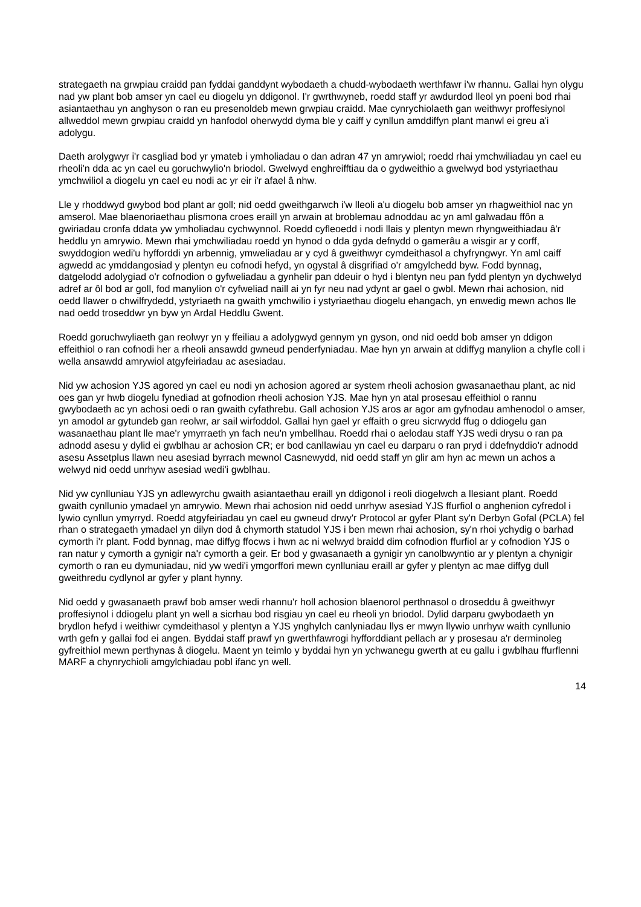strategaeth na grwpiau craidd pan fyddai ganddynt wybodaeth a chudd-wybodaeth werthfawr i'w rhannu. Gallai hyn olygu nad yw plant bob amser yn cael eu diogelu yn ddigonol. I'r gwrthwyneb, roedd staff yr awdurdod lleol yn poeni bod rhai asiantaethau yn anghyson o ran eu presenoldeb mewn grwpiau craidd. Mae cynrychiolaeth gan weithwyr proffesiynol allweddol mewn grwpiau craidd yn hanfodol oherwydd dyma ble y caiff y cynllun amddiffyn plant manwl ei greu a'i adolygu.
Daeth arolygwyr i'r casgliad bod yr ymateb i ymholiadau o dan adran 47 yn amrywiol; roedd rhai ymchwiliadau yn cael eu rheoli'n dda ac yn cael eu goruchwylio'n briodol. Gwelwyd enghreifftiau da o gydweithio a gwelwyd bod ystyriaethau ymchwiliol a diogelu yn cael eu nodi ac yr eir i'r afael â nhw.
Lle y rhoddwyd gwybod bod plant ar goll; nid oedd gweithgarwch i'w lleoli a'u diogelu bob amser yn rhagweithiol nac yn amserol. Mae blaenoriaethau plismona croes eraill yn arwain at broblemau adnoddau ac yn aml galwadau ffôn a gwiriadau cronfa ddata yw ymholiadau cychwynnol. Roedd cyfleoedd i nodi llais y plentyn mewn rhyngweithiadau â'r heddlu yn amrywio. Mewn rhai ymchwiliadau roedd yn hynod o dda gyda defnydd o gamerâu a wisgir ar y corff, swyddogion wedi'u hyfforddi yn arbennig, ymweliadau ar y cyd â gweithwyr cymdeithasol a chyfryngwyr. Yn aml caiff agwedd ac ymddangosiad y plentyn eu cofnodi hefyd, yn ogystal â disgrifiad o'r amgylchedd byw. Fodd bynnag, datgelodd adolygiad o'r cofnodion o gyfweliadau a gynhelir pan ddeuir o hyd i blentyn neu pan fydd plentyn yn dychwelyd adref ar ôl bod ar goll, fod manylion o'r cyfweliad naill ai yn fyr neu nad ydynt ar gael o gwbl. Mewn rhai achosion, nid oedd llawer o chwilfrydedd, ystyriaeth na gwaith ymchwilio i ystyriaethau diogelu ehangach, yn enwedig mewn achos lle nad oedd troseddwr yn byw yn Ardal Heddlu Gwent.
Roedd goruchwyliaeth gan reolwyr yn y ffeiliau a adolygwyd gennym yn gyson, ond nid oedd bob amser yn ddigon effeithiol o ran cofnodi her a rheoli ansawdd gwneud penderfyniadau. Mae hyn yn arwain at ddiffyg manylion a chyfle coll i wella ansawdd amrywiol atgyfeiriadau ac asesiadau.
Nid yw achosion YJS agored yn cael eu nodi yn achosion agored ar system rheoli achosion gwasanaethau plant, ac nid oes gan yr hwb diogelu fynediad at gofnodion rheoli achosion YJS. Mae hyn yn atal prosesau effeithiol o rannu gwybodaeth ac yn achosi oedi o ran gwaith cyfathrebu. Gall achosion YJS aros ar agor am gyfnodau amhenodol o amser, yn amodol ar gytundeb gan reolwr, ar sail wirfoddol. Gallai hyn gael yr effaith o greu sicrwydd ffug o ddiogelu gan wasanaethau plant lle mae'r ymyrraeth yn fach neu'n ymbellhau. Roedd rhai o aelodau staff YJS wedi drysu o ran pa adnodd asesu y dylid ei gwblhau ar achosion CR; er bod canllawiau yn cael eu darparu o ran pryd i ddefnyddio'r adnodd asesu Assetplus llawn neu asesiad byrrach mewnol Casnewydd, nid oedd staff yn glir am hyn ac mewn un achos a welwyd nid oedd unrhyw asesiad wedi'i gwblhau.
Nid yw cynlluniau YJS yn adlewyrchu gwaith asiantaethau eraill yn ddigonol i reoli diogelwch a llesiant plant. Roedd gwaith cynllunio ymadael yn amrywio. Mewn rhai achosion nid oedd unrhyw asesiad YJS ffurfiol o anghenion cyfredol i lywio cynllun ymyrryd. Roedd atgyfeiriadau yn cael eu gwneud drwy'r Protocol ar gyfer Plant sy'n Derbyn Gofal (PCLA) fel rhan o strategaeth ymadael yn dilyn dod â chymorth statudol YJS i ben mewn rhai achosion, sy'n rhoi ychydig o barhad cymorth i'r plant. Fodd bynnag, mae diffyg ffocws i hwn ac ni welwyd braidd dim cofnodion ffurfiol ar y cofnodion YJS o ran natur y cymorth a gynigir na'r cymorth a geir. Er bod y gwasanaeth a gynigir yn canolbwyntio ar y plentyn a chynigir cymorth o ran eu dymuniadau, nid yw wedi'i ymgorffori mewn cynlluniau eraill ar gyfer y plentyn ac mae diffyg dull gweithredu cydlynol ar gyfer y plant hynny.
Nid oedd y gwasanaeth prawf bob amser wedi rhannu'r holl achosion blaenorol perthnasol o droseddu â gweithwyr proffesiynol i ddiogelu plant yn well a sicrhau bod risgiau yn cael eu rheoli yn briodol. Dylid darparu gwybodaeth yn brydlon hefyd i weithiwr cymdeithasol y plentyn a YJS ynghylch canlyniadau llys er mwyn llywio unrhyw waith cynllunio wrth gefn y gallai fod ei angen. Byddai staff prawf yn gwerthfawrogi hyfforddiant pellach ar y prosesau a'r derminoleg gyfreithiol mewn perthynas â diogelu. Maent yn teimlo y byddai hyn yn ychwanegu gwerth at eu gallu i gwblhau ffurflenni MARF a chynrychioli amgylchiadau pobl ifanc yn well.
14